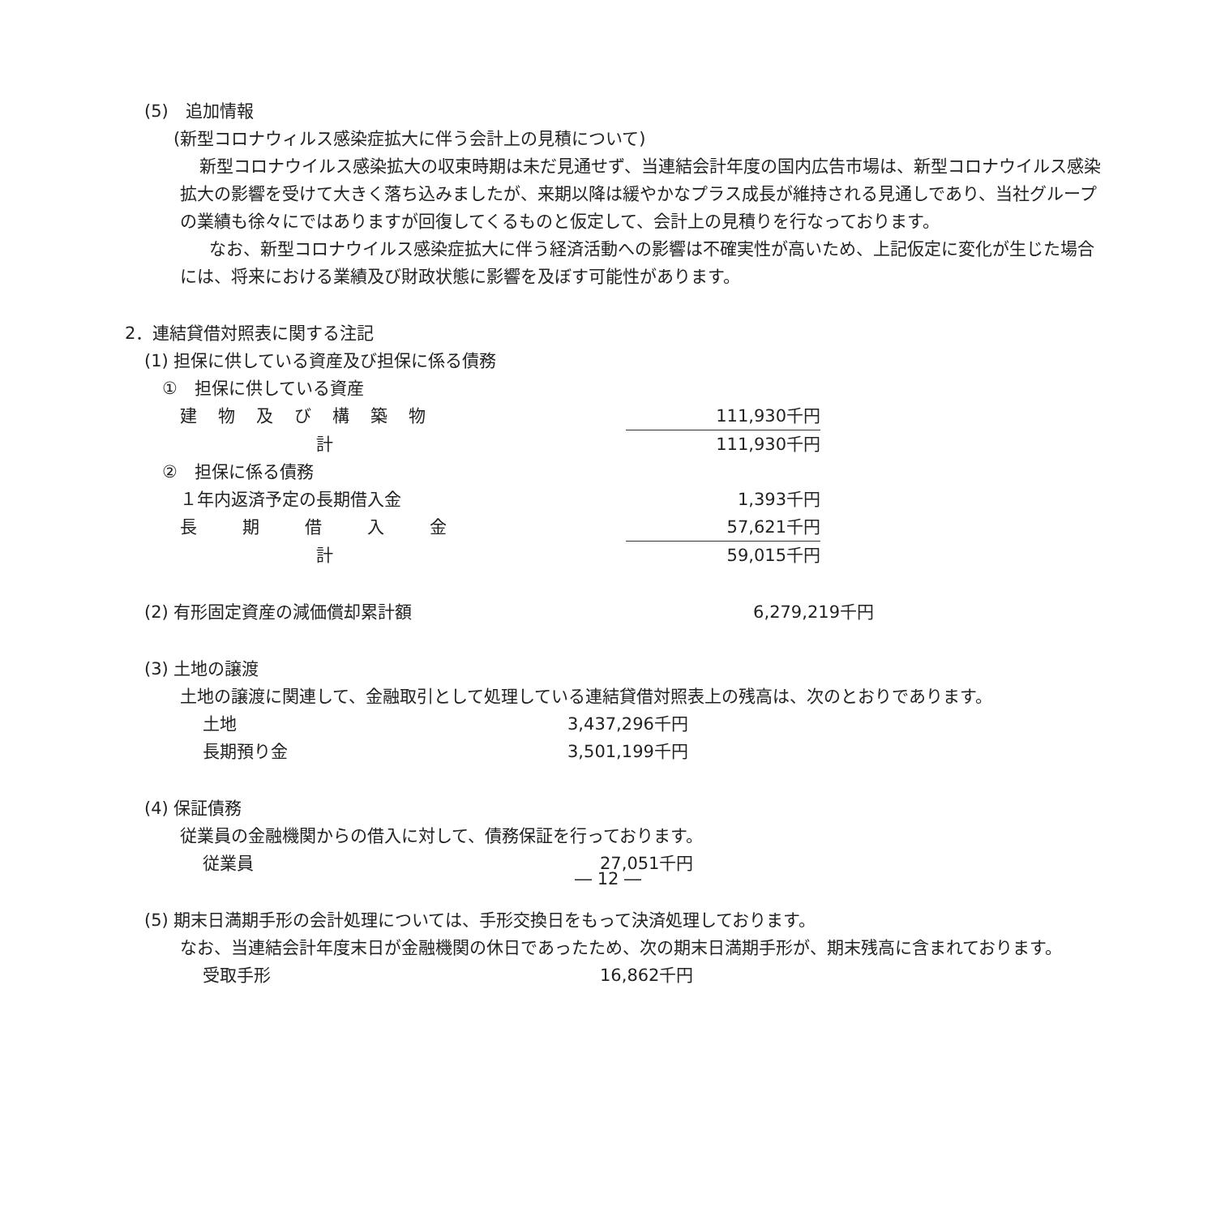(5)　追加情報
(新型コロナウィルス感染症拡大に伴う会計上の見積について)
新型コロナウイルス感染拡大の収束時期は未だ見通せず、当連結会計年度の国内広告市場は、新型コロナウイルス感染拡大の影響を受けて大きく落ち込みましたが、来期以降は緩やかなプラス成長が維持される見通しであり、当社グループの業績も徐々にではありますが回復してくるものと仮定して、会計上の見積りを行なっております。
なお、新型コロナウイルス感染症拡大に伴う経済活動への影響は不確実性が高いため、上記仮定に変化が生じた場合には、将来における業績及び財政状態に影響を及ぼす可能性があります。
2．連結貸借対照表に関する注記
(1) 担保に供している資産及び担保に係る債務
①　担保に供している資産
| 建物及び構築物 | 111,930千円 |
| 計 | 111,930千円 |
②　担保に係る債務
| １年内返済予定の長期借入金 | 1,393千円 |
| 長期借入金 | 57,621千円 |
| 計 | 59,015千円 |
| (2) 有形固定資産の減価償却累計額 | 6,279,219千円 |
(3) 土地の譲渡
土地の譲渡に関連して、金融取引として処理している連結貸借対照表上の残高は、次のとおりであります。
| 土地 | 3,437,296千円 |
| 長期預り金 | 3,501,199千円 |
(4) 保証債務
従業員の金融機関からの借入に対して、債務保証を行っております。
| 従業員 | 27,051千円 |
(5) 期末日満期手形の会計処理については、手形交換日をもって決済処理しております。
なお、当連結会計年度末日が金融機関の休日であったため、次の期末日満期手形が、期末残高に含まれております。
| 受取手形 | 16,862千円 |
― 12 ―